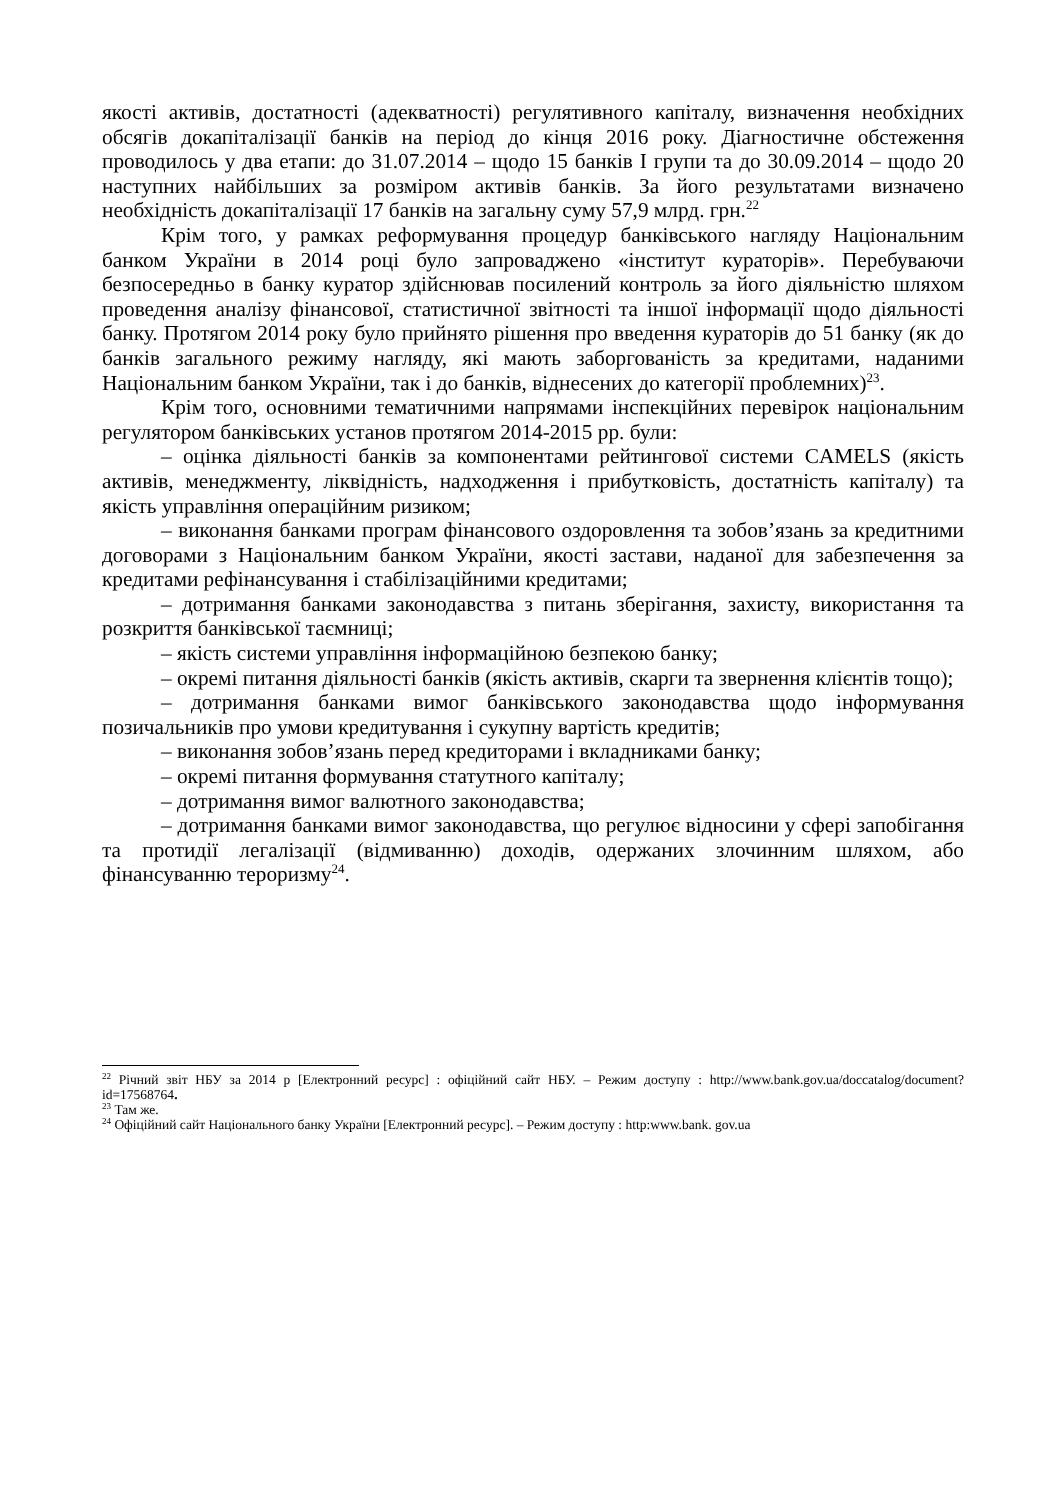якості активів, достатності (адекватності) регулятивного капіталу, визначення необхідних обсягів докапіталізації банків на період до кінця 2016 року. Діагностичне обстеження проводилось у два етапи: до 31.07.2014 – щодо 15 банків І групи та до 30.09.2014 – щодо 20 наступних найбільших за розміром активів банків. За його результатами визначено необхідність докапіталізації 17 банків на загальну суму 57,9 млрд. грн.<sup>22</sup>
Крім того, у рамках реформування процедур банківського нагляду Національним банком України в 2014 році було запроваджено «інститут кураторів». Перебуваючи безпосередньо в банку куратор здійснював посилений контроль за його діяльністю шляхом проведення аналізу фінансової, статистичної звітності та іншої інформації щодо діяльності банку. Протягом 2014 року було прийнято рішення про введення кураторів до 51 банку (як до банків загального режиму нагляду, які мають заборгованість за кредитами, наданими Національним банком України, так і до банків, віднесених до категорії проблемних)<sup>23</sup>.
Крім того, основними тематичними напрямами інспекційних перевірок національним регулятором банківських установ протягом 2014-2015 рр. були:
– оцінка діяльності банків за компонентами рейтингової системи CAMELS (якість активів, менеджменту, ліквідність, надходження і прибутковість, достатність капіталу) та якість управління операційним ризиком;
– виконання банками програм фінансового оздоровлення та зобов’язань за кредитними договорами з Національним банком України, якості застави, наданої для забезпечення за кредитами рефінансування і стабілізаційними кредитами;
– дотримання банками законодавства з питань зберігання, захисту, використання та розкриття банківської таємниці;
– якість системи управління інформаційною безпекою банку;
– окремі питання діяльності банків (якість активів, скарги та звернення клієнтів тощо);
– дотримання банками вимог банківського законодавства щодо інформування позичальників про умови кредитування і сукупну вартість кредитів;
– виконання зобов’язань перед кредиторами і вкладниками банку;
– окремі питання формування статутного капіталу;
– дотримання вимог валютного законодавства;
– дотримання банками вимог законодавства, що регулює відносини у сфері запобігання та протидії легалізації (відмиванню) доходів, одержаних злочинним шляхом, або фінансуванню тероризму<sup>24</sup>.
<sup>22</sup> Річний звіт НБУ за 2014 р [Електронний ресурс] : офіційний сайт НБУ. – Режим доступу : http://www.bank.gov.ua/doccatalog/document?id=17568764.
<sup>23</sup> Там же.
<sup>24</sup> Офіційний сайт Національного банку України [Електронний ресурс]. – Режим доступу : http:www.bank. gov.ua